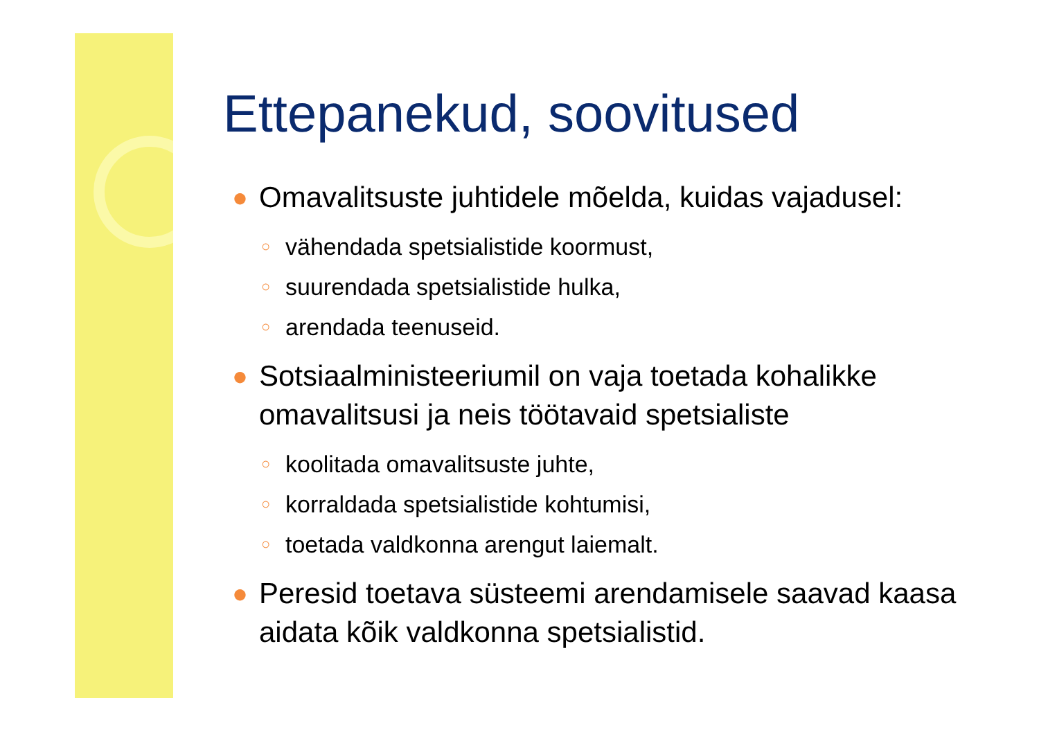Ettepanekud, soovitused
● Omavalitsuste juhtidele mõelda, kuidas vajadusel:
○ vähendada spetsialistide koormust,
○ suurendada spetsialistide hulka,
○ arendada teenuseid.
● Sotsiaalministeeriumil on vaja toetada kohalikke omavalitsusi ja neis töötavaid spetsialiste
○ koolitada omavalitsuste juhte,
○ korraldada spetsialistide kohtumisi,
○ toetada valdkonna arengut laiemalt.
● Peresid toetava süsteemi arendamisele saavad kaasa aidata kõik valdkonna spetsialistid.